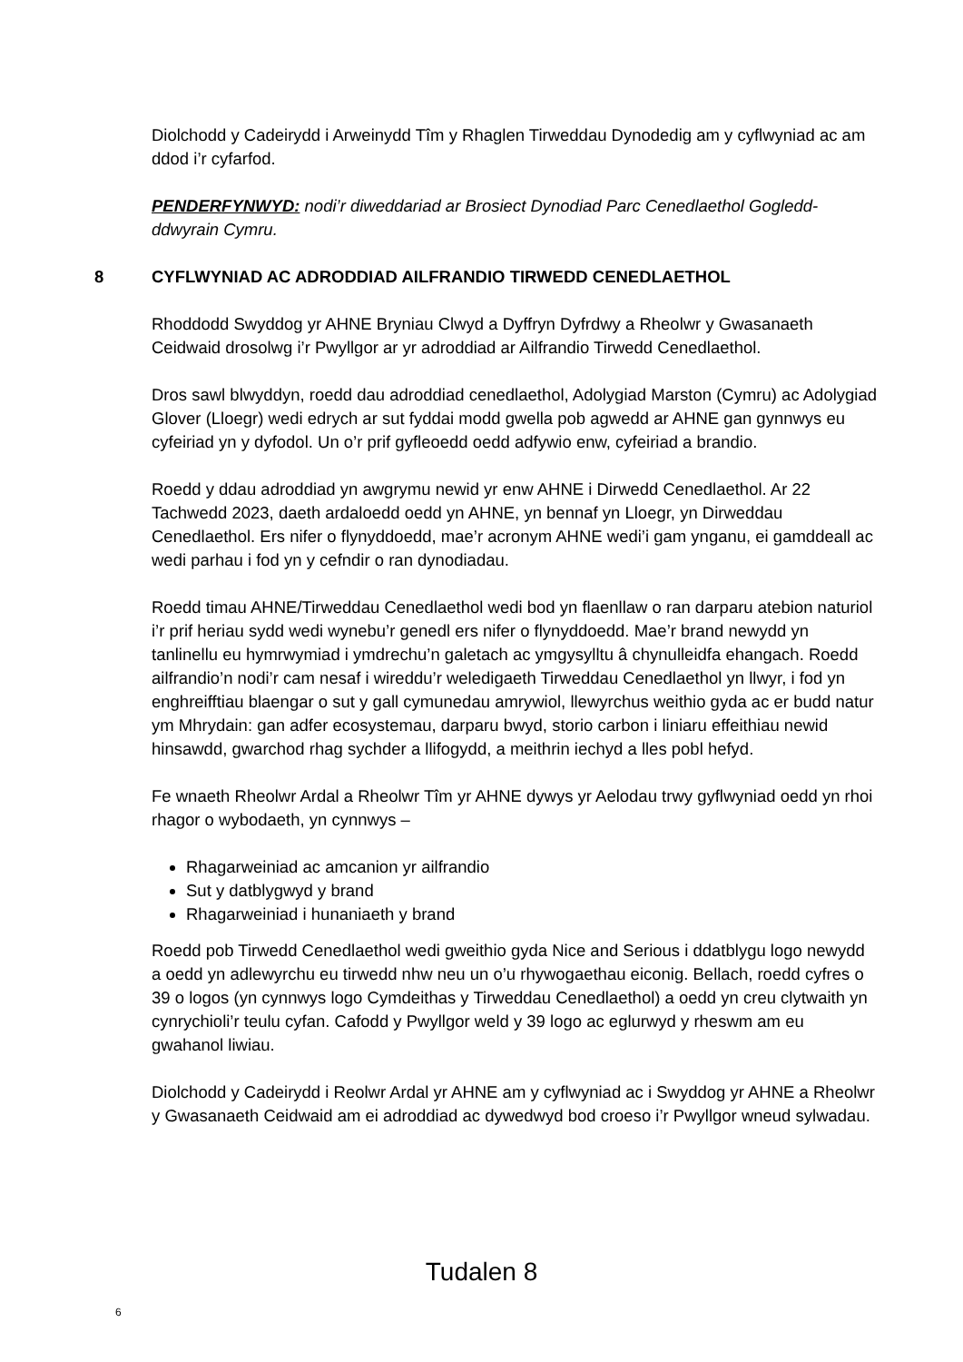Diolchodd y Cadeirydd i Arweinydd Tîm y Rhaglen Tirweddau Dynodedig am y cyflwyniad ac am ddod i’r cyfarfod.
PENDERFYNWYD: nodi’r diweddariad ar Brosiect Dynodiad Parc Cenedlaethol Gogledd-ddwyrain Cymru.
8 CYFLWYNIAD AC ADRODDIAD AILFRANDIO TIRWEDD CENEDLAETHOL
Rhoddodd Swyddog yr AHNE Bryniau Clwyd a Dyffryn Dyfrdwy a Rheolwr y Gwasanaeth Ceidwaid drosolwg i’r Pwyllgor ar yr adroddiad ar Ailfrandio Tirwedd Cenedlaethol.
Dros sawl blwyddyn, roedd dau adroddiad cenedlaethol, Adolygiad Marston (Cymru) ac Adolygiad Glover (Lloegr) wedi edrych ar sut fyddai modd gwella pob agwedd ar AHNE gan gynnwys eu cyfeiriad yn y dyfodol. Un o’r prif gyfleoedd oedd adfywio enw, cyfeiriad a brandio.
Roedd y ddau adroddiad yn awgrymu newid yr enw AHNE i Dirwedd Cenedlaethol. Ar 22 Tachwedd 2023, daeth ardaloedd oedd yn AHNE, yn bennaf yn Lloegr, yn Dirweddau Cenedlaethol. Ers nifer o flynyddoedd, mae’r acronym AHNE wedi’i gam ynganu, ei gamddeall ac wedi parhau i fod yn y cefndir o ran dynodiadau.
Roedd timau AHNE/Tirweddau Cenedlaethol wedi bod yn flaenllaw o ran darparu atebion naturiol i’r prif heriau sydd wedi wynebu’r genedl ers nifer o flynyddoedd. Mae’r brand newydd yn tanlinellu eu hymrwymiad i ymdrechu’n galetach ac ymgysylltu â chynulleidfa ehangach. Roedd ailfrandio’n nodi’r cam nesaf i wireddu’r weledigaeth Tirweddau Cenedlaethol yn llwyr, i fod yn enghreifftiau blaengar o sut y gall cymunedau amrywiol, llewyrchus weithio gyda ac er budd natur ym Mhrydain: gan adfer ecosystemau, darparu bwyd, storio carbon i liniaru effeithiau newid hinsawdd, gwarchod rhag sychder a llifogydd, a meithrin iechyd a lles pobl hefyd.
Fe wnaeth Rheolwr Ardal a Rheolwr Tîm yr AHNE dywys yr Aelodau trwy gyflwyniad oedd yn rhoi rhagor o wybodaeth, yn cynnwys –
Rhagarweiniad ac amcanion yr ailfrandio
Sut y datblygwyd y brand
Rhagarweiniad i hunaniaeth y brand
Roedd pob Tirwedd Cenedlaethol wedi gweithio gyda Nice and Serious i ddatblygu logo newydd a oedd yn adlewyrchu eu tirwedd nhw neu un o’u rhywogaethau eiconig. Bellach, roedd cyfres o 39 o logos (yn cynnwys logo Cymdeithas y Tirweddau Cenedlaethol) a oedd yn creu clytwaith yn cynrychioli’r teulu cyfan. Cafodd y Pwyllgor weld y 39 logo ac eglurwyd y rheswm am eu gwahanol liwiau.
Diolchodd y Cadeirydd i Reolwr Ardal yr AHNE am y cyflwyniad ac i Swyddog yr AHNE a Rheolwr y Gwasanaeth Ceidwaid am ei adroddiad ac dywedwyd bod croeso i’r Pwyllgor wneud sylwadau.
Tudalen 8
6